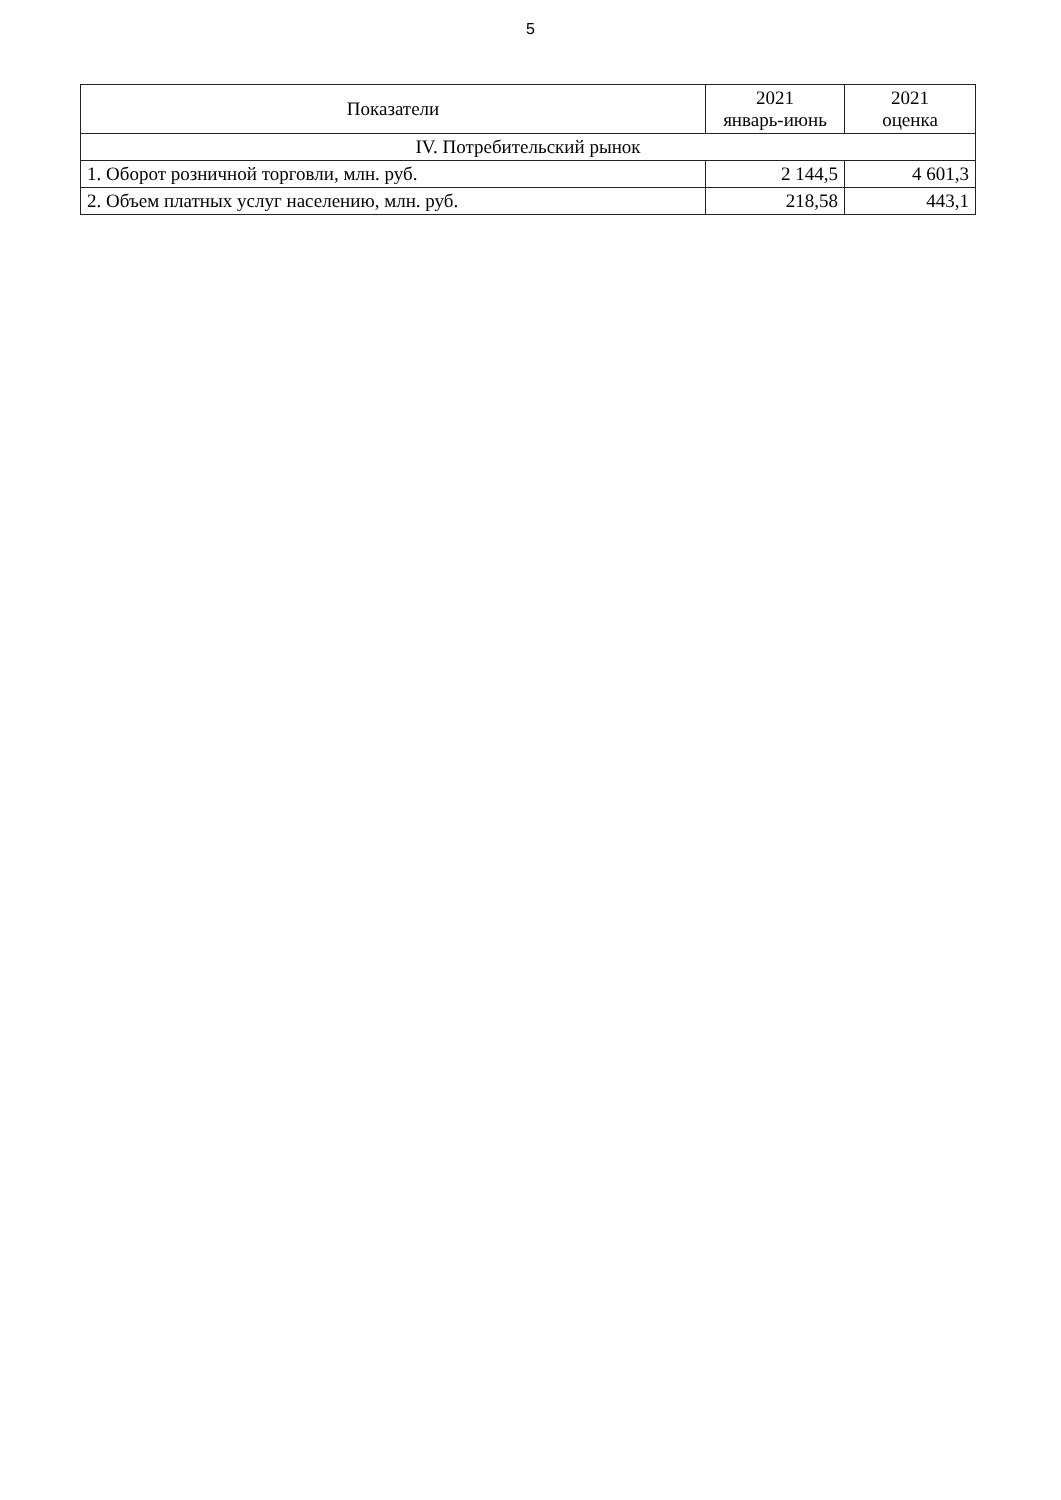5
| Показатели | 2021 январь-июнь | 2021 оценка |
| --- | --- | --- |
| IV. Потребительский рынок | | |
| 1. Оборот розничной торговли, млн. руб. | 2 144,5 | 4 601,3 |
| 2. Объем платных услуг населению, млн. руб. | 218,58 | 443,1 |